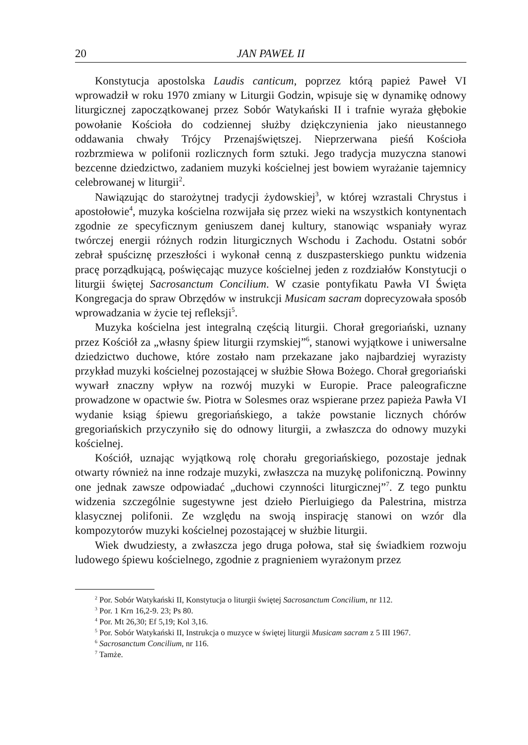20 JAN PAWEŁ II
Konstytucja apostolska Laudis canticum, poprzez którą papież Paweł VI wprowadził w roku 1970 zmiany w Liturgii Godzin, wpisuje się w dynamikę odnowy liturgicznej zapoczątkowanej przez Sobór Watykański II i trafnie wyraża głębokie powołanie Kościoła do codziennej służby dziękczynienia jako nieustannego oddawania chwały Trójcy Przenajświętszej. Nieprzerwana pieśń Kościoła rozbrzmiewa w polifonii rozlicznych form sztuki. Jego tradycja muzyczna stanowi bezcenne dziedzictwo, zadaniem muzyki kościelnej jest bowiem wyrażanie tajemnicy celebrowanej w liturgii<sup>2</sup>.
Nawiązując do starożytnej tradycji żydowskiej<sup>3</sup>, w której wzrastali Chrystus i apostołowie<sup>4</sup>, muzyka kościelna rozwijała się przez wieki na wszystkich kontynentach zgodnie ze specyficznym geniuszem danej kultury, stanowiąc wspaniały wyraz twórczej energii różnych rodzin liturgicznych Wschodu i Zachodu. Ostatni sobór zebrał spuściznę przeszłości i wykonał cenną z duszpasterskiego punktu widzenia pracę porządkującą, poświęcając muzyce kościelnej jeden z rozdziałów Konstytucji o liturgii świętej Sacrosanctum Concilium. W czasie pontyfikatu Pawła VI Święta Kongregacja do spraw Obrzędów w instrukcji Musicam sacram doprecyzowała sposób wprowadzania w życie tej refleksji<sup>5</sup>.
Muzyka kościelna jest integralną częścią liturgii. Chorał gregoriański, uznany przez Kościół za „własny śpiew liturgii rzymskiej”<sup>6</sup>, stanowi wyjątkowe i uniwersalne dziedzictwo duchowe, które zostało nam przekazane jako najbardziej wyrazisty przykład muzyki kościelnej pozostającej w służbie Słowa Bożego. Chorał gregoriański wywarł znaczny wpływ na rozwój muzyki w Europie. Prace paleograficzne prowadzone w opactwie św. Piotra w Solesmes oraz wspierane przez papieża Pawła VI wydanie ksiąg śpiewu gregoriańskiego, a także powstanie licznych chórów gregoriańskich przyczyniło się do odnowy liturgii, a zwłaszcza do odnowy muzyki kościelnej.
Kościół, uznając wyjątkową rolę chorału gregoriańskiego, pozostaje jednak otwarty również na inne rodzaje muzyki, zwłaszcza na muzykę polifoniczną. Powinny one jednak zawsze odpowiadać „duchowi czynności liturgicznej”<sup>7</sup>. Z tego punktu widzenia szczególnie sugestywne jest dzieło Pierluigiego da Palestrina, mistrza klasycznej polifonii. Ze względu na swoją inspirację stanowi on wzór dla kompozytorów muzyki kościelnej pozostającej w służbie liturgii.
Wiek dwudziesty, a zwłaszcza jego druga połowa, stał się świadkiem rozwoju ludowego śpiewu kościelnego, zgodnie z pragnieniem wyrażonym przez
<sup>2</sup> Por. Sobór Watykański II, Konstytucja o liturgii świętej Sacrosanctum Concilium, nr 112.
<sup>3</sup> Por. 1 Krn 16,2-9. 23; Ps 80.
<sup>4</sup> Por. Mt 26,30; Ef 5,19; Kol 3,16.
<sup>5</sup> Por. Sobór Watykański II, Instrukcja o muzyce w świętej liturgii Musicam sacram z 5 III 1967.
<sup>6</sup> Sacrosanctum Concilium, nr 116.
<sup>7</sup> Tamże.